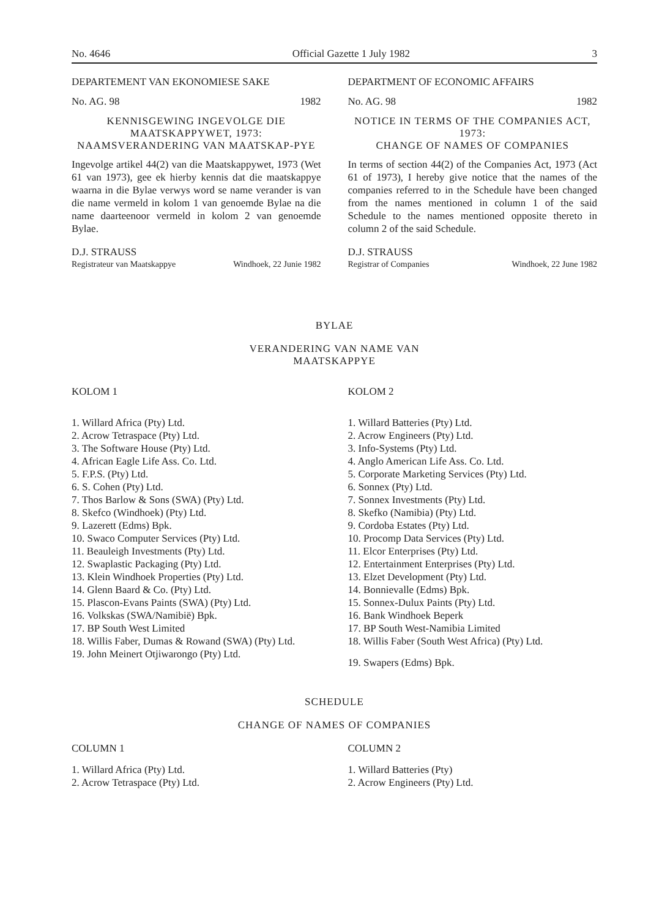No. 4646 Official Gazette 1 July 1982 3
DEPARTEMENT VAN EKONOMIESE SAKE
No. AG. 98 1982
KENNISGEWING INGEVOLGE DIE MAATSKAPPYWET, 1973:
NAAMSVERANDERING VAN MAATSKAP-PYE
Ingevolge artikel 44(2) van die Maatskappywet, 1973 (Wet 61 van 1973), gee ek hierby kennis dat die maatskappye waarna in die Bylae verwys word se name verander is van die name vermeld in kolom 1 van genoemde Bylae na die name daarteenoor vermeld in kolom 2 van genoemde Bylae.
D.J. STRAUSS
Registrateur van Maatskappye Windhoek, 22 Junie 1982
DEPARTMENT OF ECONOMIC AFFAIRS
No. AG. 98 1982
NOTICE IN TERMS OF THE COMPANIES ACT, 1973:
CHANGE OF NAMES OF COMPANIES
In terms of section 44(2) of the Companies Act, 1973 (Act 61 of 1973), I hereby give notice that the names of the companies referred to in the Schedule have been changed from the names mentioned in column 1 of the said Schedule to the names mentioned opposite thereto in column 2 of the said Schedule.
D.J. STRAUSS
Registrar of Companies Windhoek, 22 June 1982
BYLAE
VERANDERING VAN NAME VAN
MAATSKAPPYE
KOLOM 1
1. Willard Africa (Pty) Ltd.
2. Acrow Tetraspace (Pty) Ltd.
3. The Software House (Pty) Ltd.
4. African Eagle Life Ass. Co. Ltd.
5. F.P.S. (Pty) Ltd.
6. S. Cohen (Pty) Ltd.
7. Thos Barlow & Sons (SWA) (Pty) Ltd.
8. Skefco (Windhoek) (Pty) Ltd.
9. Lazerett (Edms) Bpk.
10. Swaco Computer Services (Pty) Ltd.
11. Beauleigh Investments (Pty) Ltd.
12. Swaplastic Packaging (Pty) Ltd.
13. Klein Windhoek Properties (Pty) Ltd.
14. Glenn Baard & Co. (Pty) Ltd.
15. Plascon-Evans Paints (SWA) (Pty) Ltd.
16. Volkskas (SWA/Namibië) Bpk.
17. BP South West Limited
18. Willis Faber, Dumas & Rowand (SWA) (Pty) Ltd.
19. John Meinert Otjiwarongo (Pty) Ltd.
KOLOM 2
1. Willard Batteries (Pty) Ltd.
2. Acrow Engineers (Pty) Ltd.
3. Info-Systems (Pty) Ltd.
4. Anglo American Life Ass. Co. Ltd.
5. Corporate Marketing Services (Pty) Ltd.
6. Sonnex (Pty) Ltd.
7. Sonnex Investments (Pty) Ltd.
8. Skefko (Namibia) (Pty) Ltd.
9. Cordoba Estates (Pty) Ltd.
10. Procomp Data Services (Pty) Ltd.
11. Elcor Enterprises (Pty) Ltd.
12. Entertainment Enterprises (Pty) Ltd.
13. Elzet Development (Pty) Ltd.
14. Bonnievalle (Edms) Bpk.
15. Sonnex-Dulux Paints (Pty) Ltd.
16. Bank Windhoek Beperk
17. BP South West-Namibia Limited
18. Willis Faber (South West Africa) (Pty) Ltd.
19. Swapers (Edms) Bpk.
SCHEDULE
CHANGE OF NAMES OF COMPANIES
COLUMN 1
1. Willard Africa (Pty) Ltd.
2. Acrow Tetraspace (Pty) Ltd.
COLUMN 2
1. Willard Batteries (Pty)
2. Acrow Engineers (Pty) Ltd.